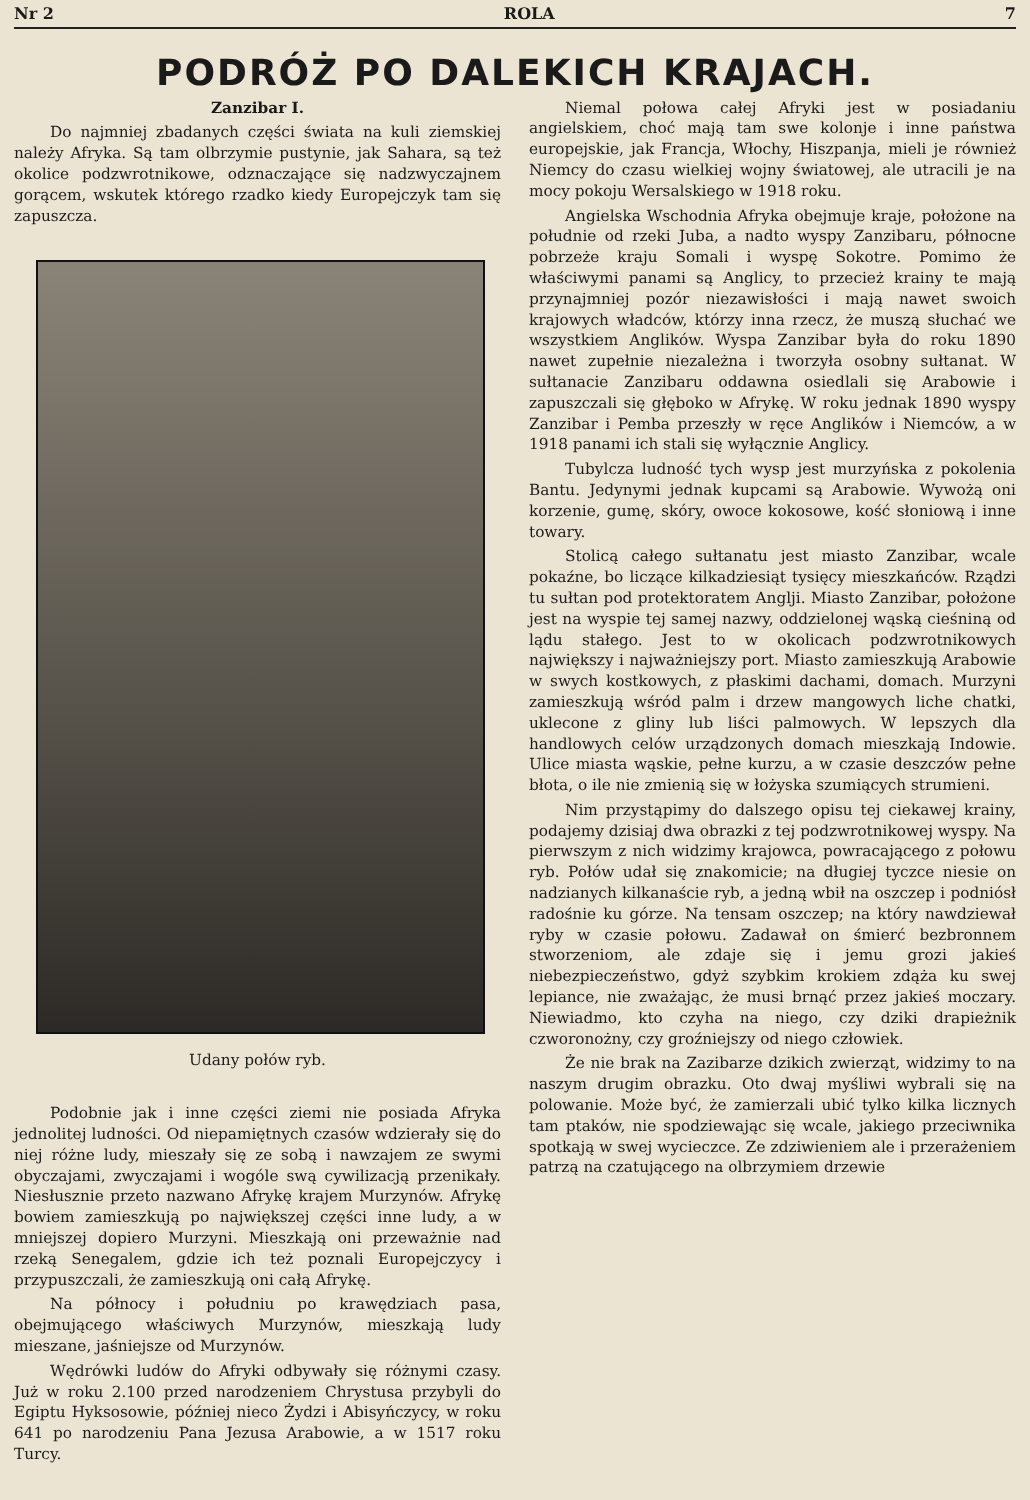Nr 2 ROLA 7
PODRÓŻ PO DALEKICH KRAJACH.
Zanzibar I.
Do najmniej zbadanych części świata na kuli ziemskiej należy Afryka. Są tam olbrzymie pustynie, jak Sahara, są też okolice podzwrotnikowe, odznaczające się nadzwyczajnem gorącem, wskutek którego rzadko kiedy Europejczyk tam się zapuszcza.
Udany połów ryb.
Podobnie jak i inne części ziemi nie posiada Afryka jednolitej ludności. Od niepamiętnych czasów wdzierały się do niej różne ludy, mieszały się ze sobą i nawzajem ze swymi obyczajami, zwyczajami i wogóle swą cywilizacją przenikały. Niesłusznie przeto nazwano Afrykę krajem Murzynów. Afrykę bowiem zamieszkują po największej części inne ludy, a w mniejszej dopiero Murzyni. Mieszkają oni przeważnie nad rzeką Senegalem, gdzie ich też poznali Europejczycy i przypuszczali, że zamieszkują oni całą Afrykę.
Na północy i południu po krawędziach pasa, obejmującego właściwych Murzynów, mieszkają ludy mieszane, jaśniejsze od Murzynów.
Wędrówki ludów do Afryki odbywały się różnymi czasy. Już w roku 2.100 przed narodzeniem Chrystusa przybyli do Egiptu Hyksosowie, później nieco Żydzi i Abisyńczycy, w roku 641 po narodzeniu Pana Jezusa Arabowie, a w 1517 roku Turcy.
Niemal połowa całej Afryki jest w posiadaniu angielskiem, choć mają tam swe kolonje i inne państwa europejskie, jak Francja, Włochy, Hiszpanja, mieli je również Niemcy do czasu wielkiej wojny światowej, ale utracili je na mocy pokoju Wersalskiego w 1918 roku.
Angielska Wschodnia Afryka obejmuje kraje, położone na południe od rzeki Juba, a nadto wyspy Zanzibaru, północne pobrzeże kraju Somali i wyspę Sokotre. Pomimo że właściwymi panami są Anglicy, to przecież krainy te mają przynajmniej pozór niezawisłości i mają nawet swoich krajowych władców, którzy inna rzecz, że muszą słuchać we wszystkiem Anglików. Wyspa Zanzibar była do roku 1890 nawet zupełnie niezależna i tworzyła osobny sułtanat. W sułtanacie Zanzibaru oddawna osiedlali się Arabowie i zapuszczali się głęboko w Afrykę. W roku jednak 1890 wyspy Zanzibar i Pemba przeszły w ręce Anglików i Niemców, a w 1918 panami ich stali się wyłącznie Anglicy.
Tubylcza ludność tych wysp jest murzyńska z pokolenia Bantu. Jedynymi jednak kupcami są Arabowie. Wywożą oni korzenie, gumę, skóry, owoce kokosowe, kość słoniową i inne towary.
Stolicą całego sułtanatu jest miasto Zanzibar, wcale pokaźne, bo liczące kilkadziesiąt tysięcy mieszkańców. Rządzi tu sułtan pod protektoratem Anglji. Miasto Zanzibar, położone jest na wyspie tej samej nazwy, oddzielonej wąską cieśniną od lądu stałego. Jest to w okolicach podzwrotnikowych największy i najważniejszy port. Miasto zamieszkują Arabowie w swych kostkowych, z płaskimi dachami, domach. Murzyni zamieszkują wśród palm i drzew mangowych liche chatki, uklecone z gliny lub liści palmowych. W lepszych dla handlowych celów urządzonych domach mieszkają Indowie. Ulice miasta wąskie, pełne kurzu, a w czasie deszczów pełne błota, o ile nie zmienią się w łożyska szumiących strumieni.
Nim przystąpimy do dalszego opisu tej ciekawej krainy, podajemy dzisiaj dwa obrazki z tej podzwrotnikowej wyspy. Na pierwszym z nich widzimy krajowca, powracającego z połowu ryb. Połów udał się znakomicie; na długiej tyczce niesie on nadzianych kilkanaście ryb, a jedną wbił na oszczep i podniósł radośnie ku górze. Na tensam oszczep; na który nawdziewał ryby w czasie połowu. Zadawał on śmierć bezbronnem stworzeniom, ale zdaje się i jemu grozi jakieś niebezpieczeństwo, gdyż szybkim krokiem zdąża ku swej lepiance, nie zważając, że musi brnąć przez jakieś moczary. Niewiadmo, kto czyha na niego, czy dziki drapieżnik czworonożny, czy groźniejszy od niego człowiek.
Że nie brak na Zazibarze dzikich zwierząt, widzimy to na naszym drugim obrazku. Oto dwaj myśliwi wybrali się na polowanie. Może być, że zamierzali ubić tylko kilka licznych tam ptaków, nie spodziewając się wcale, jakiego przeciwnika spotkają w swej wycieczce. Ze zdziwieniem ale i przerażeniem patrzą na czatującego na olbrzymiem drzewie